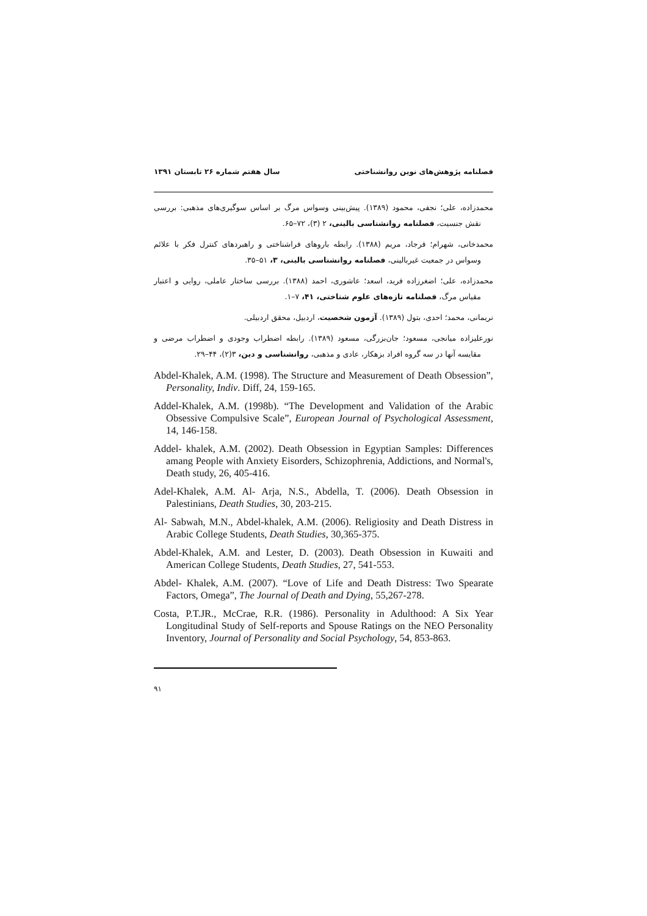فصلنامه پژوهش‌های نوین روانشناختی سال هفتم شماره ۲۶ تابستان ۱۳۹۱
محمدزاده، علی؛ نجفی، محمود (۱۳۸۹). پیش‌بینی وسواس مرگ بر اساس سوگیری‌های مذهبی: بررسی نقش جنسیت، فصلنامه روانشناسی بالینی، ۲ (۳)، ۷۲–۶۵.
محمدخانی، شهرام؛ فرجاد، مریم (۱۳۸۸). رابطه باروهای فراشناختی و راهبردهای کنترل فکر با علائم وسواس در جمعیت غیربالینی، فصلنامه روانشناسی بالینی، ۳، ۵۱–۳۵.
محمدزاده، علی؛ اضغرزاده فرید، اسعد؛ عاشوری، احمد (۱۳۸۸). بررسی ساختار عاملی، روایی و اعتبار مقیاس مرگ، فصلنامه تازه‌های علوم شناختی، ۴۱، ۷–۱.
نریمانی، محمد؛ احدی، بتول (۱۳۸۹). آزمون شخصیت، اردبیل، محقق اردبیلی.
نورعلیزاده میانجی، مسعود؛ جان‌بزرگی، مسعود (۱۳۸۹). رابطه اضطراب وجودی و اضطراب مرضی و مقایسه آنها در سه گروه افراد بزهکار، عادی و مذهبی، روانشناسی و دین، ۳(۲)، ۴۴–۲۹.
Abdel-Khalek, A.M. (1998). The Structure and Measurement of Death Obsession”, Personality, Indiv. Diff, 24, 159-165.
Addel-Khalek, A.M. (1998b). “The Development and Validation of the Arabic Obsessive Compulsive Scale”, European Journal of Psychological Assessment, 14, 146-158.
Addel- khalek, A.M. (2002). Death Obsession in Egyptian Samples: Differences amang People with Anxiety Eisorders, Schizophrenia, Addictions, and Normal's, Death study, 26, 405-416.
Adel-Khalek, A.M. Al- Arja, N.S., Abdella, T. (2006). Death Obsession in Palestinians, Death Studies, 30, 203-215.
Al- Sabwah, M.N., Abdel-khalek, A.M. (2006). Religiosity and Death Distress in Arabic College Students, Death Studies, 30,365-375.
Abdel-Khalek, A.M. and Lester, D. (2003). Death Obsession in Kuwaiti and American College Students, Death Studies, 27, 541-553.
Abdel- Khalek, A.M. (2007). “Love of Life and Death Distress: Two Spearate Factors, Omega”, The Journal of Death and Dying, 55,267-278.
Costa, P.T.JR., McCrae, R.R. (1986). Personality in Adulthood: A Six Year Longitudinal Study of Self-reports and Spouse Ratings on the NEO Personality Inventory, Journal of Personality and Social Psychology, 54, 853-863.
۹۱